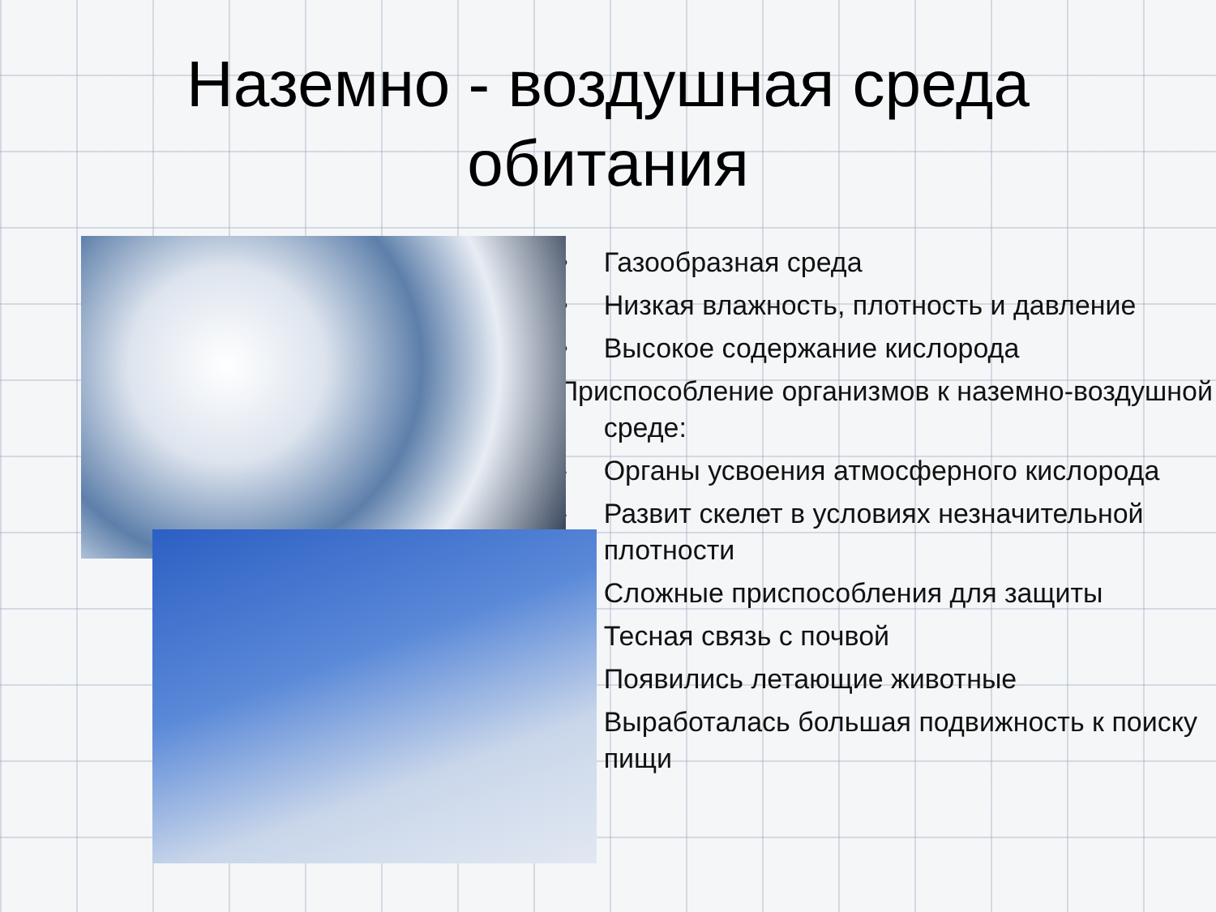Наземно - воздушная среда
обитания
• Газообразная среда
• Низкая влажность, плотность и давление
• Высокое содержание кислорода
Приспособление организмов к наземно-воздушной среде:
- Органы усвоения атмосферного кислорода
- Развит скелет в условиях незначительной плотности
- Сложные приспособления для защиты
- Тесная связь с почвой
- Появились летающие животные
- Выработалась большая подвижность к поиску пищи